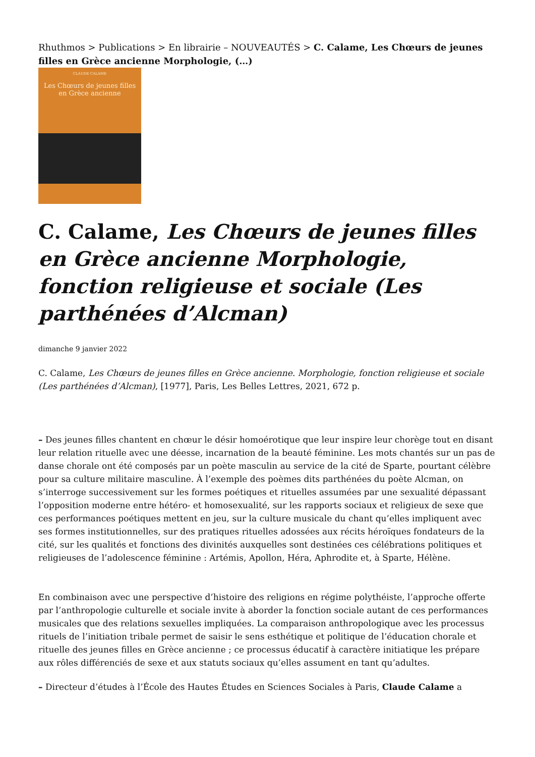Rhuthmos > Publications > En librairie – NOUVEAUTÉS > C. Calame, Les Chœurs de jeunes filles en Grèce ancienne Morphologie, (…)
CLAUDE CALAME
Les Chœurs de jeunes filles
en Grèce ancienne
C. Calame, Les Chœurs de jeunes filles en Grèce ancienne Morphologie, fonction religieuse et sociale (Les parthénées d’Alcman)
dimanche 9 janvier 2022
C. Calame, Les Chœurs de jeunes filles en Grèce ancienne. Morphologie, fonction religieuse et sociale (Les parthénées d’Alcman), [1977], Paris, Les Belles Lettres, 2021, 672 p.
– Des jeunes filles chantent en chœur le désir homoérotique que leur inspire leur chorège tout en disant leur relation rituelle avec une déesse, incarnation de la beauté féminine. Les mots chantés sur un pas de danse chorale ont été composés par un poète masculin au service de la cité de Sparte, pourtant célèbre pour sa culture militaire masculine. À l’exemple des poèmes dits parthénées du poète Alcman, on s’interroge successivement sur les formes poétiques et rituelles assumées par une sexualité dépassant l’opposition moderne entre hétéro- et homosexualité, sur les rapports sociaux et religieux de sexe que ces performances poétiques mettent en jeu, sur la culture musicale du chant qu’elles impliquent avec ses formes institutionnelles, sur des pratiques rituelles adossées aux récits héroïques fondateurs de la cité, sur les qualités et fonctions des divinités auxquelles sont destinées ces célébrations politiques et religieuses de l’adolescence féminine : Artémis, Apollon, Héra, Aphrodite et, à Sparte, Hélène.
En combinaison avec une perspective d’histoire des religions en régime polythéiste, l’approche offerte par l’anthropologie culturelle et sociale invite à aborder la fonction sociale autant de ces performances musicales que des relations sexuelles impliquées. La comparaison anthropologique avec les processus rituels de l’initiation tribale permet de saisir le sens esthétique et politique de l’éducation chorale et rituelle des jeunes filles en Grèce ancienne ; ce processus éducatif à caractère initiatique les prépare aux rôles différenciés de sexe et aux statuts sociaux qu’elles assument en tant qu’adultes.
– Directeur d’études à l’École des Hautes Études en Sciences Sociales à Paris, Claude Calame a